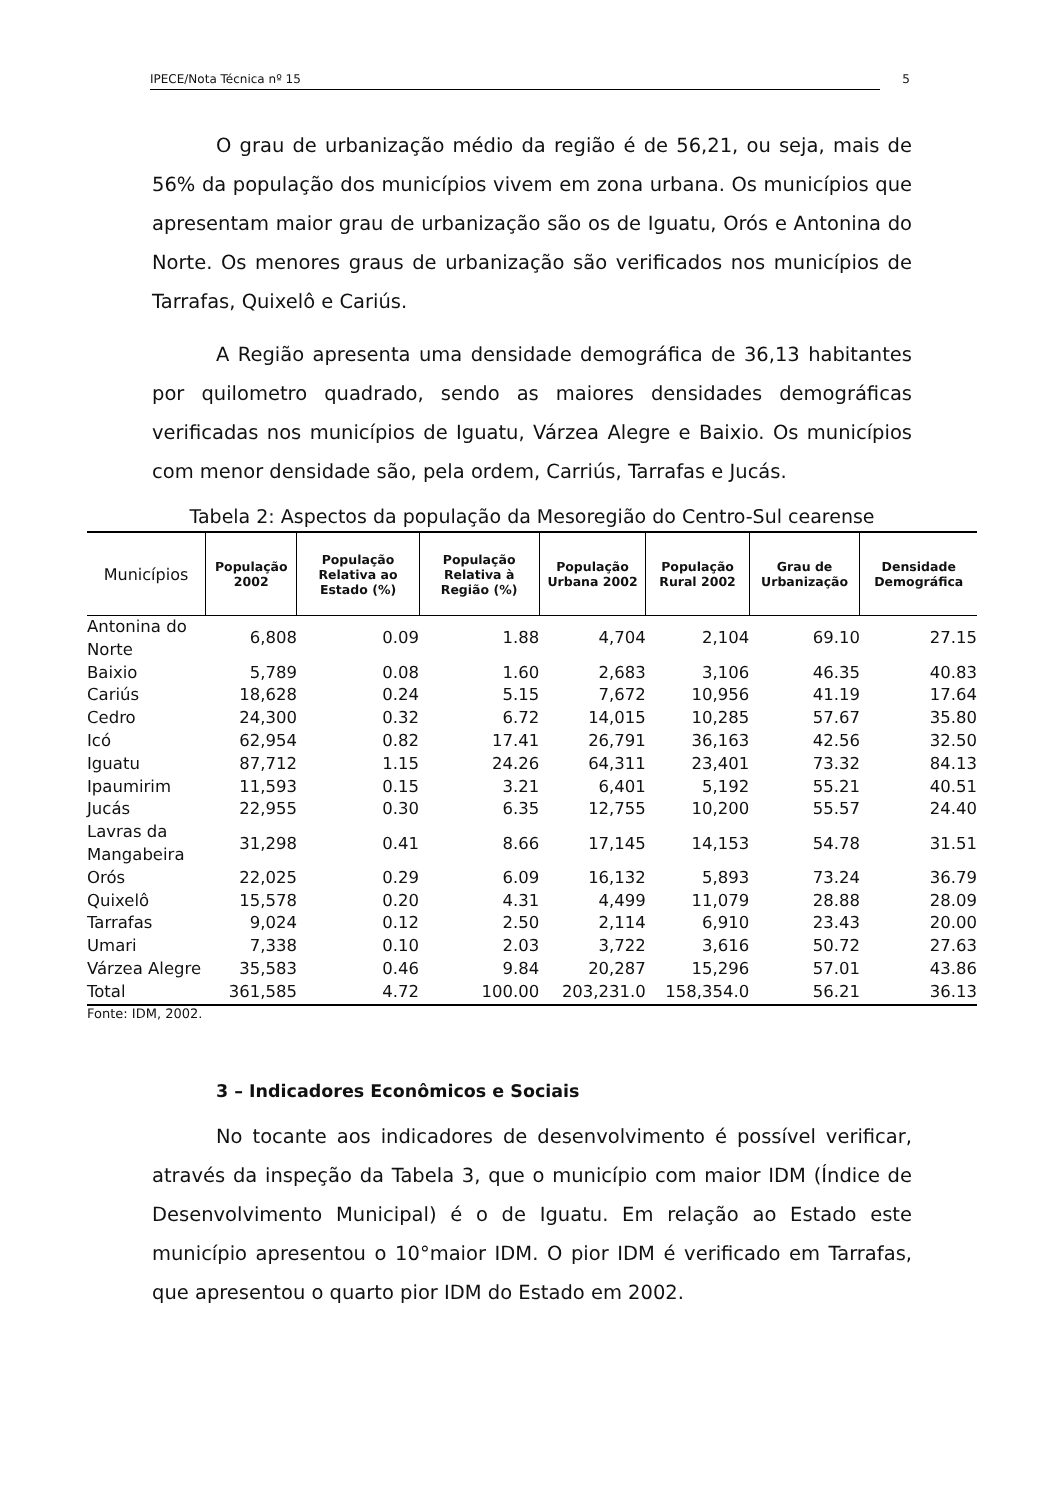IPECE/Nota Técnica nº 15 5
O grau de urbanização médio da região é de 56,21, ou seja, mais de 56% da população dos municípios vivem em zona urbana. Os municípios que apresentam maior grau de urbanização são os de Iguatu, Orós e Antonina do Norte. Os menores graus de urbanização são verificados nos municípios de Tarrafas, Quixelô e Cariús.
A Região apresenta uma densidade demográfica de 36,13 habitantes por quilometro quadrado, sendo as maiores densidades demográficas verificadas nos municípios de Iguatu, Várzea Alegre e Baixio. Os municípios com menor densidade são, pela ordem, Carriús, Tarrafas e Jucás.
Tabela 2: Aspectos da população da Mesoregião do Centro-Sul cearense
| Municípios | População 2002 | População Relativa ao Estado (%) | População Relativa à Região (%) | População Urbana 2002 | População Rural 2002 | Grau de Urbanização | Densidade Demográfica |
| --- | --- | --- | --- | --- | --- | --- | --- |
| Antonina do Norte | 6,808 | 0.09 | 1.88 | 4,704 | 2,104 | 69.10 | 27.15 |
| Baixio | 5,789 | 0.08 | 1.60 | 2,683 | 3,106 | 46.35 | 40.83 |
| Cariús | 18,628 | 0.24 | 5.15 | 7,672 | 10,956 | 41.19 | 17.64 |
| Cedro | 24,300 | 0.32 | 6.72 | 14,015 | 10,285 | 57.67 | 35.80 |
| Icó | 62,954 | 0.82 | 17.41 | 26,791 | 36,163 | 42.56 | 32.50 |
| Iguatu | 87,712 | 1.15 | 24.26 | 64,311 | 23,401 | 73.32 | 84.13 |
| Ipaumirim | 11,593 | 0.15 | 3.21 | 6,401 | 5,192 | 55.21 | 40.51 |
| Jucás | 22,955 | 0.30 | 6.35 | 12,755 | 10,200 | 55.57 | 24.40 |
| Lavras da Mangabeira | 31,298 | 0.41 | 8.66 | 17,145 | 14,153 | 54.78 | 31.51 |
| Orós | 22,025 | 0.29 | 6.09 | 16,132 | 5,893 | 73.24 | 36.79 |
| Quixelô | 15,578 | 0.20 | 4.31 | 4,499 | 11,079 | 28.88 | 28.09 |
| Tarrafas | 9,024 | 0.12 | 2.50 | 2,114 | 6,910 | 23.43 | 20.00 |
| Umari | 7,338 | 0.10 | 2.03 | 3,722 | 3,616 | 50.72 | 27.63 |
| Várzea Alegre | 35,583 | 0.46 | 9.84 | 20,287 | 15,296 | 57.01 | 43.86 |
| Total | 361,585 | 4.72 | 100.00 | 203,231.0 | 158,354.0 | 56.21 | 36.13 |
Fonte: IDM, 2002.
3 – Indicadores Econômicos e Sociais
No tocante aos indicadores de desenvolvimento é possível verificar, através da inspeção da Tabela 3, que o município com maior IDM (Índice de Desenvolvimento Municipal) é o de Iguatu. Em relação ao Estado este município apresentou o 10°maior IDM. O pior IDM é verificado em Tarrafas, que apresentou o quarto pior IDM do Estado em 2002.